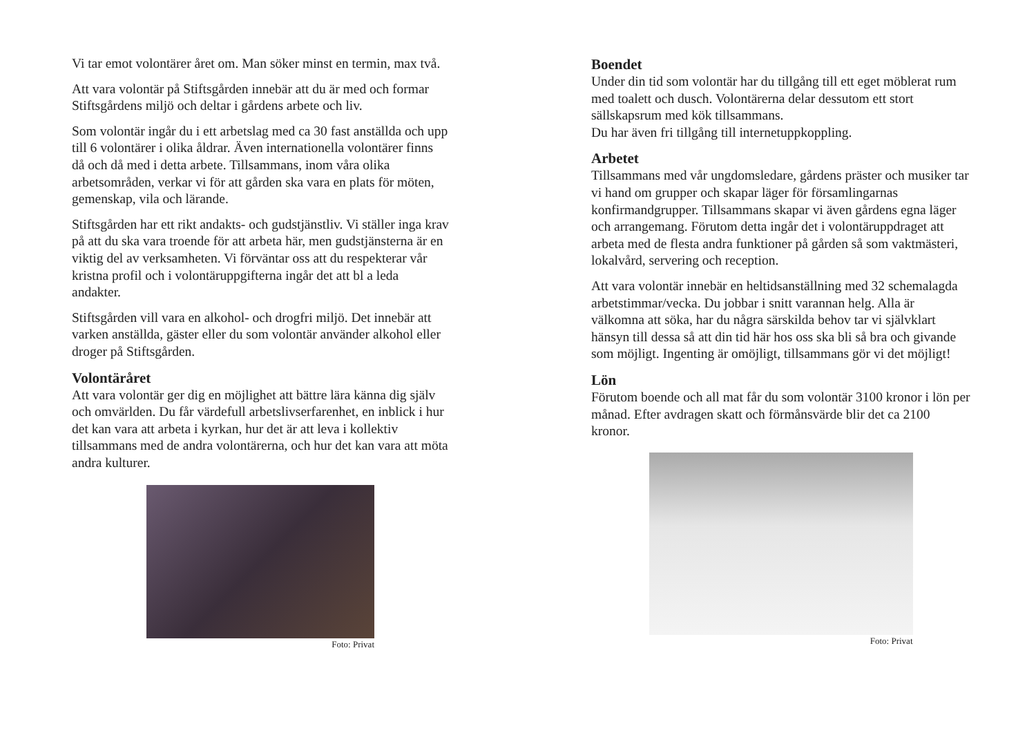Vi tar emot volontärer året om. Man söker minst en termin, max två.
Att vara volontär på Stiftsgården innebär att du är med och formar Stiftsgårdens miljö och deltar i gårdens arbete och liv.
Som volontär ingår du i ett arbetslag med ca 30 fast anställda och upp till 6 volontärer i olika åldrar. Även internationella volontärer finns då och då med i detta arbete. Tillsammans, inom våra olika arbetsområden, verkar vi för att gården ska vara en plats för möten, gemenskap, vila och lärande.
Stiftsgården har ett rikt andakts- och gudstjänstliv. Vi ställer inga krav på att du ska vara troende för att arbeta här, men gudstjänsterna är en viktig del av verksamheten. Vi förväntar oss att du respekterar vår kristna profil och i volontäruppgifterna ingår det att bl a leda andakter.
Stiftsgården vill vara en alkohol- och drogfri miljö. Det innebär att varken anställda, gäster eller du som volontär använder alkohol eller droger på Stiftsgården.
Volontäråret
Att vara volontär ger dig en möjlighet att bättre lära känna dig själv och omvärlden. Du får värdefull arbetslivserfarenhet, en inblick i hur det kan vara att arbeta i kyrkan, hur det är att leva i kollektiv tillsammans med de andra volontärerna, och hur det kan vara att möta andra kulturer.
Foto: Privat
Boendet
Under din tid som volontär har du tillgång till ett eget möblerat rum med toalett och dusch. Volontärerna delar dessutom ett stort sällskapsrum med kök tillsammans.
Du har även fri tillgång till internetuppkoppling.
Arbetet
Tillsammans med vår ungdomsledare, gårdens präster och musiker tar vi hand om grupper och skapar läger för församlingarnas konfirmandgrupper. Tillsammans skapar vi även gårdens egna läger och arrangemang. Förutom detta ingår det i volontäruppdraget att arbeta med de flesta andra funktioner på gården så som vaktmästeri, lokalvård, servering och reception.
Att vara volontär innebär en heltidsanställning med 32 schemalagda arbetstimmar/vecka. Du jobbar i snitt varannan helg. Alla är välkomna att söka, har du några särskilda behov tar vi självklart hänsyn till dessa så att din tid här hos oss ska bli så bra och givande som möjligt. Ingenting är omöjligt, tillsammans gör vi det möjligt!
Lön
Förutom boende och all mat får du som volontär 3100 kronor i lön per månad. Efter avdragen skatt och förmånsvärde blir det ca 2100 kronor.
Foto: Privat